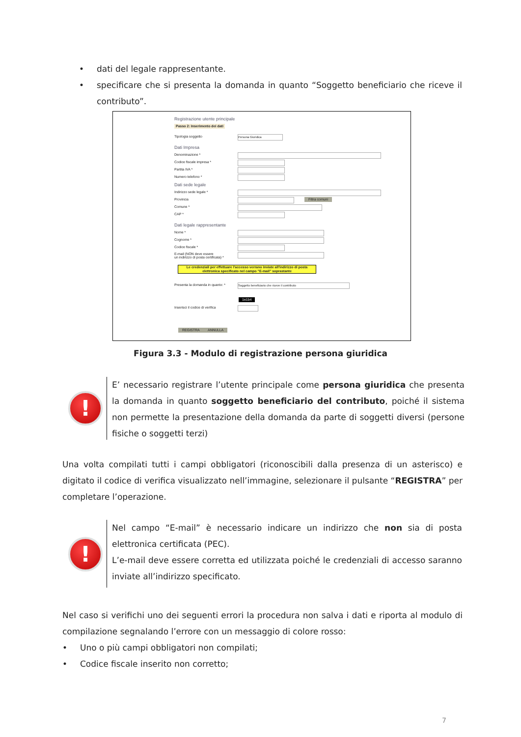• dati del legale rappresentante.
• specificare che si presenta la domanda in quanto “Soggetto beneficiario che riceve il contributo”.
Registrazione utente principale
Passo 2: Inserimento dei dati
Tipologia soggetto Persona Giuridica
Dati Impresa
Denominazione *
Codice fiscale impresa *
Partita IVA *
Numero telefono *
Dati sede legale
Indirizzo sede legale *
Provincia Filtra comuni
Comune *
CAP *
Dati legale rappresentante
Nome *
Cognome *
Codice fiscale *
E-mail (NON deve essere
un indirizzo di posta certificata) *
Le credenziali per effettuare l'accesso verrano inviate all'indirizzo di posta elettronica specificato nel campo "E-mail" soprastante
Presenta la domanda in quanto: *
Soggetto beneficiario che riceve il contributo
1e1b4
Inserisci il codice di verifica
REGISTRA ANNULLA
Figura 3.3 - Modulo di registrazione persona giuridica
!
E’ necessario registrare l’utente principale come persona giuridica che presenta la domanda in quanto soggetto beneficiario del contributo, poiché il sistema non permette la presentazione della domanda da parte di soggetti diversi (persone fisiche o soggetti terzi)
Una volta compilati tutti i campi obbligatori (riconoscibili dalla presenza di un asterisco) e digitato il codice di verifica visualizzato nell’immagine, selezionare il pulsante “REGISTRA” per completare l’operazione.
!
Nel campo “E-mail” è necessario indicare un indirizzo che non sia di posta elettronica certificata (PEC).
L’e-mail deve essere corretta ed utilizzata poiché le credenziali di accesso saranno inviate all’indirizzo specificato.
Nel caso si verifichi uno dei seguenti errori la procedura non salva i dati e riporta al modulo di compilazione segnalando l’errore con un messaggio di colore rosso:
• Uno o più campi obbligatori non compilati;
• Codice fiscale inserito non corretto;
7